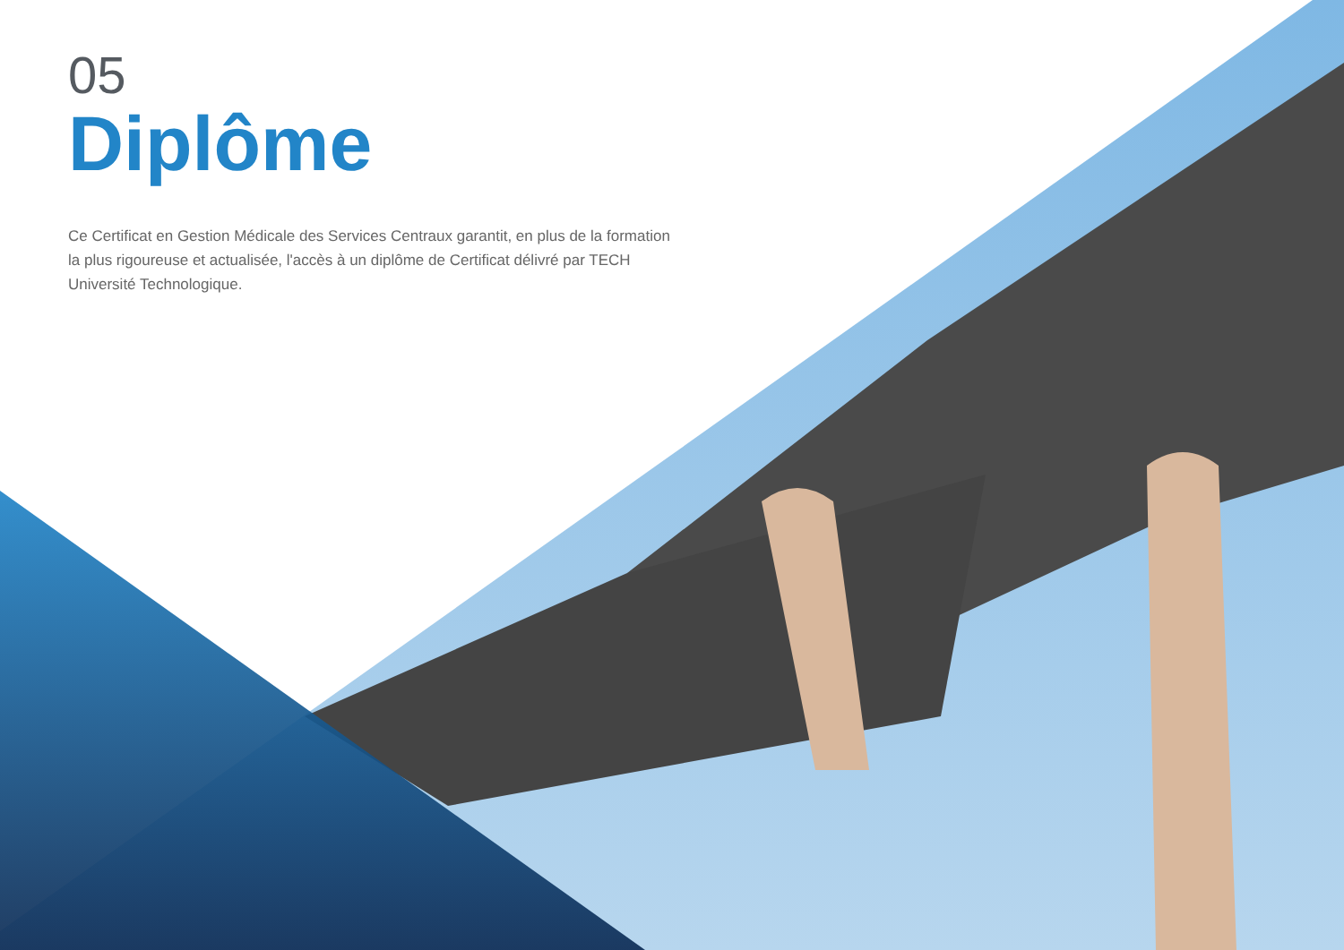05
Diplôme
Ce Certificat en Gestion Médicale des Services Centraux garantit, en plus de la formation la plus rigoureuse et actualisée, l'accès à un diplôme de Certificat délivré par TECH Université Technologique.